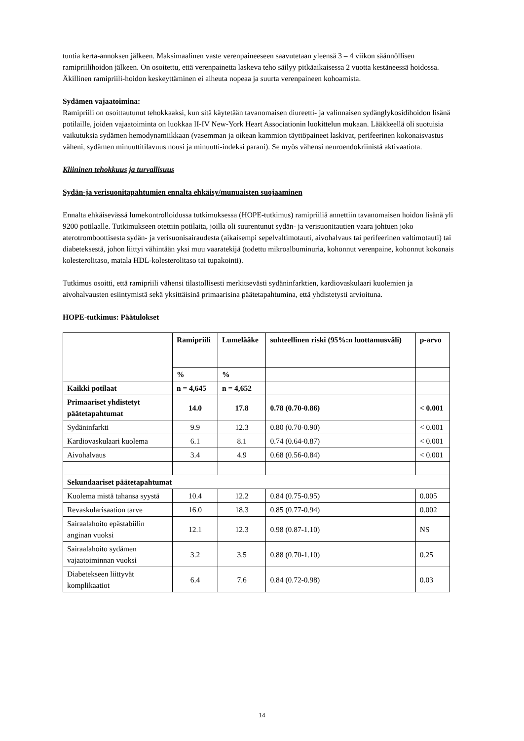tuntia kerta-annoksen jälkeen. Maksimaalinen vaste verenpaineeseen saavutetaan yleensä 3 – 4 viikon säännöllisen ramipriilihoidon jälkeen. On osoitettu, että verenpainetta laskeva teho säilyy pitkäaikaisessa 2 vuotta kestäneessä hoidossa. Äkillinen ramipriili-hoidon keskeyttäminen ei aiheuta nopeaa ja suurta verenpaineen kohoamista.
Sydämen vajaatoimina:
Ramipriili on osoittautunut tehokkaaksi, kun sitä käytetään tavanomaisen diureetti- ja valinnaisen sydänglykosidihoidon lisänä potilaille, joiden vajaatoiminta on luokkaa II-IV New-York Heart Associationin luokittelun mukaan. Lääkkeellä oli suotuisia vaikutuksia sydämen hemodynamiikkaan (vasemman ja oikean kammion täyttöpaineet laskivat, perifeerinen kokonaisvastus väheni, sydämen minuuttitilavuus nousi ja minuutti-indeksi parani). Se myös vähensi neuroendokriinistä aktivaatiota.
Kliininen tehokkuus ja turvallisuus
Sydän-ja verisuonitapahtumien ennalta ehkäisy/munuaisten suojaaminen
Ennalta ehkäisevässä lumekontrolloidussa tutkimuksessa (HOPE-tutkimus) ramipriiliä annettiin tavanomaisen hoidon lisänä yli 9200 potilaalle. Tutkimukseen otettiin potilaita, joilla oli suurentunut sydän- ja verisuonitautien vaara johtuen joko aterotromboottisesta sydän- ja verisuonisairaudesta (aikaisempi sepelvaltimotauti, aivohalvaus tai perifeerinen valtimotauti) tai diabeteksestä, johon liittyi vähintään yksi muu vaaratekijä (todettu mikroalbuminuria, kohonnut verenpaine, kohonnut kokonais kolesterolitaso, matala HDL-kolesterolitaso tai tupakointi).
Tutkimus osoitti, että ramipriili vähensi tilastollisesti merkitsevästi sydäninfarktien, kardiovaskulaari kuolemien ja aivohalvausten esiintymistä sekä yksittäisinä primaarisina päätetapahtumina, että yhdistetysti arvioituna.
HOPE-tutkimus: Päätulokset
| | Ramipriili | Lumelääke | suhteellinen riski (95%:n luottamusväli) | p-arvo |
| | % | % | | |
| Kaikki potilaat | n = 4,645 | n = 4,652 | | |
| Primaariset yhdistetyt päätetapahtumat | 14.0 | 17.8 | 0.78 (0.70-0.86) | < 0.001 |
| Sydäninfarkti | 9.9 | 12.3 | 0.80 (0.70-0.90) | < 0.001 |
| Kardiovaskulaari kuolema | 6.1 | 8.1 | 0.74 (0.64-0.87) | < 0.001 |
| Aivohalvaus | 3.4 | 4.9 | 0.68 (0.56-0.84) | < 0.001 |
| Sekundaariset päätetapahtumat | | | | |
| Kuolema mistä tahansa syystä | 10.4 | 12.2 | 0.84 (0.75-0.95) | 0.005 |
| Revaskularisaation tarve | 16.0 | 18.3 | 0.85 (0.77-0.94) | 0.002 |
| Sairaalahoito epästabiilin anginan vuoksi | 12.1 | 12.3 | 0.98 (0.87-1.10) | NS |
| Sairaalahoito sydämen vajaatoiminnan vuoksi | 3.2 | 3.5 | 0.88 (0.70-1.10) | 0.25 |
| Diabetekseen liittyvät komplikaatiot | 6.4 | 7.6 | 0.84 (0.72-0.98) | 0.03 |
14